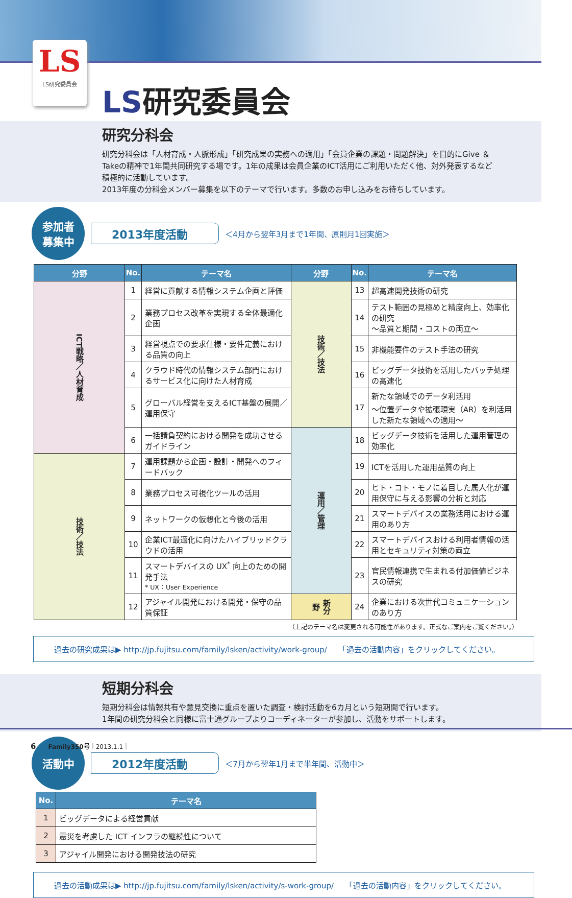LS
LS研究委員会
LS研究委員会
研究分科会
研究分科会は「人材育成・人脈形成」「研究成果の実務への適用」「会員企業の課題・問題解決」を目的にGive ＆ Takeの精神で1年間共同研究する場です。1年の成果は会員企業のICT活用にご利用いただく他、対外発表するなど積極的に活動しています。
2013年度の分科会メンバー募集を以下のテーマで行います。多数のお申し込みをお待ちしています。
参加者
募集中
2013年度活動
＜4月から翌年3月まで1年間、原則月1回実施＞
| 分野 | No. | テーマ名 | 分野 | No. | テーマ名 |
| --- | --- | --- | --- | --- | --- |
| ICT戦略／人材育成 | 1 | 経営に貢献する情報システム企画と評価 | 技術／技法 | 13 | 超高速開発技術の研究 |
| | 2 | 業務プロセス改革を実現する全体最適化企画 | | 14 | テスト範囲の見極めと精度向上、効率化の研究 ～品質と期間・コストの両立～ |
| | 3 | 経営視点での要求仕様・要件定義における品質の向上 | | 15 | 非機能要件のテスト手法の研究 |
| | 4 | クラウド時代の情報システム部門におけるサービス化に向けた人材育成 | | 16 | ビッグデータ技術を活用したバッチ処理の高速化 |
| | 5 | グローバル経営を支えるICT基盤の展開／運用保守 | | 17 | 新たな領域でのデータ利活用 ～位置データや拡張現実（AR）を利活用した新たな領域への適用～ |
| | 6 | 一括請負契約における開発を成功させるガイドライン | 運用／管理 | 18 | ビッグデータ技術を活用した運用管理の効率化 |
| 技術／技法 | 7 | 運用課題から企画・設計・開発へのフィードバック | | 19 | ICTを活用した運用品質の向上 |
| | 8 | 業務プロセス可視化ツールの活用 | | 20 | ヒト・コト・モノに着目した属人化が運用保守に与える影響の分析と対応 |
| | 9 | ネットワークの仮想化と今後の活用 | | 21 | スマートデバイスの業務活用における運用のあり方 |
| | 10 | 企業ICT最適化に向けたハイブリッドクラウドの活用 | | 22 | スマートデバイスおける利用者情報の活用とセキュリティ対策の両立 |
| | 11 | スマートデバイスの UX<sup>*</sup> 向上のための開発手法 * UX：User Experience | | 23 | 官民情報連携で生まれる付加価値ビジネスの研究 |
| | 12 | アジャイル開発における開発・保守の品質保証 | 新分野 | 24 | 企業における次世代コミュニケーションのあり方 |
（上記のテーマ名は変更される可能性があります。正式なご案内をご覧ください。）
過去の研究成果は▶ http://jp.fujitsu.com/family/lsken/activity/work-group/　　「過去の活動内容」をクリックしてください。
短期分科会
短期分科会は情報共有や意見交換に重点を置いた調査・検討活動を6カ月という短期間で行います。
1年間の研究分科会と同様に富士通グループよりコーディネーターが参加し、活動をサポートします。
活動中
2012年度活動
＜7月から翌年1月まで半年間、活動中＞
| No. | テーマ名 |
| --- | --- |
| 1 | ビッグデータによる経営貢献 |
| 2 | 震災を考慮した ICT インフラの継続性について |
| 3 | アジャイル開発における開発技法の研究 |
過去の活動成果は▶ http://jp.fujitsu.com/family/lsken/activity/s-work-group/　　「過去の活動内容」をクリックしてください。
6　　Family350号｜2013.1.1｜